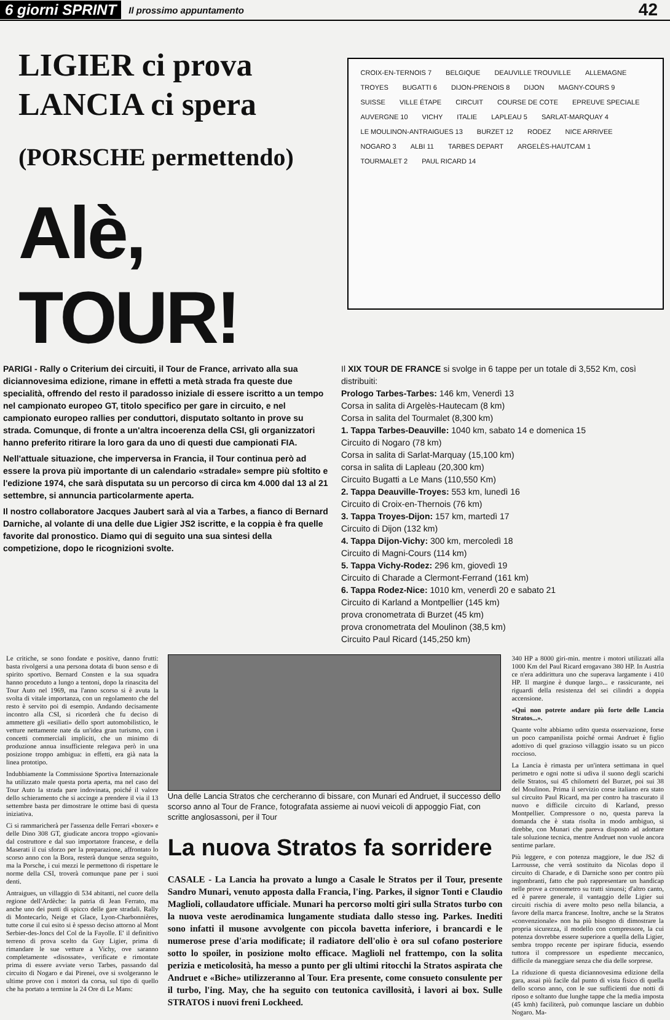6 giorni SPRINT
Il prossimo appuntamento
42
LIGIER ci prova
LANCIA ci spera
(PORSCHE permettendo)
Alè, TOUR!
CROIX-EN-TERNOIS 7 BELGIQUE DEAUVILLE TROUVILLE ALLEMAGNE TROYES BUGATTI 6 DIJON-PRENOIS 8 DIJON MAGNY-COURS 9 SUISSE VILLE ÉTAPE CIRCUIT COURSE DE COTE EPREUVE SPECIALE AUVERGNE 10 VICHY ITALIE LAPLEAU 5 SARLAT-MARQUAY 4 LE MOULINON-ANTRAIGUES 13 BURZET 12 RODEZ NICE ARRIVEE NOGARO 3 ALBI 11 TARBES DEPART ARGELÈS-HAUTCAM 1 TOURMALET 2 PAUL RICARD 14
PARIGI - Rally o Criterium dei circuiti, il Tour de France, arrivato alla sua diciannovesima edizione, rimane in effetti a metà strada fra queste due specialità, offrendo del resto il paradosso iniziale di essere iscritto a un tempo nel campionato europeo GT, titolo specifico per gare in circuito, e nel campionato europeo rallies per conduttori, disputato soltanto in prove su strada. Comunque, di fronte a un'altra incoerenza della CSI, gli organizzatori hanno preferito ritirare la loro gara da uno di questi due campionati FIA.
Nell'attuale situazione, che imperversa in Francia, il Tour continua però ad essere la prova più importante di un calendario «stradale» sempre più sfoltito e l'edizione 1974, che sarà disputata su un percorso di circa km 4.000 dal 13 al 21 settembre, si annuncia particolarmente aperta.
Il nostro collaboratore Jacques Jaubert sarà al via a Tarbes, a fianco di Bernard Darniche, al volante di una delle due Ligier JS2 iscritte, e la coppia è fra quelle favorite dal pronostico. Diamo qui di seguito una sua sintesi della competizione, dopo le ricognizioni svolte.
Il XIX TOUR DE FRANCE si svolge in 6 tappe per un totale di 3,552 Km, così distribuiti:
Prologo Tarbes-Tarbes: 146 km, Venerdì 13
Corsa in salita di Argelès-Hautecam (8 km)
Corsa in salita del Tourmalet (8,300 km)
1. Tappa Tarbes-Deauville: 1040 km, sabato 14 e domenica 15
Circuito di Nogaro (78 km)
Corsa in salita di Sarlat-Marquay (15,100 km)
corsa in salita di Lapleau (20,300 km)
Circuito Bugatti a Le Mans (110,550 Km)
2. Tappa Deauville-Troyes: 553 km, lunedì 16
Circuito di Croix-en-Thernois (76 km)
3. Tappa Troyes-Dijon: 157 km, martedì 17
Circuito di Dijon (132 km)
4. Tappa Dijon-Vichy: 300 km, mercoledì 18
Circuito di Magni-Cours (114 km)
5. Tappa Vichy-Rodez: 296 km, giovedì 19
Circuito di Charade a Clermont-Ferrand (161 km)
6. Tappa Rodez-Nice: 1010 km, venerdì 20 e sabato 21
Circuito di Karland a Montpellier (145 km)
prova cronometrata di Burzet (45 km)
prova cronometrata del Moulinon (38,5 km)
Circuito Paul Ricard (145,250 km)
Le critiche, se sono fondate e positive, danno frutti: basta rivolgersi a una persona dotata di buon senso e di spirito sportivo. Bernard Consten e la sua squadra hanno proceduto a lungo a tentoni, dopo la rinascita del Tour Auto nel 1969, ma l'anno scorso si è avuta la svolta di vitale importanza, con un regolamento che del resto è servito poi di esempio. Andando decisamente incontro alla CSI, si ricorderà che fu deciso di ammettere gli «esiliati» dello sport automobilistico, le vetture nettamente nate da un'idea gran turismo, con i concetti commerciali impliciti, che un minimo di produzione annua insufficiente relegava però in una posizione troppo ambigua: in effetti, era già nata la linea prototipo.
Indubbiamente la Commissione Sportiva Internazionale ha utilizzato male questa porta aperta, ma nel caso del Tour Auto la strada pare indovinata, poiché il valore dello schieramento che si accinge a prendere il via il 13 settembre basta per dimostrare le ottime basi di questa iniziativa.
Ci si rammaricherà per l'assenza delle Ferrari «boxer» e delle Dino 308 GT, giudicate ancora troppo «giovani» dal costruttore e dal suo importatore francese, e della Maserati il cui sforzo per la preparazione, affrontato lo scorso anno con la Bora, resterà dunque senza seguito, ma la Porsche, i cui mezzi le permettono di rispettare le norme della CSI, troverà comunque pane per i suoi denti.
Antraigues, un villaggio di 534 abitanti, nel cuore della regione dell'Ardèche: la patria di Jean Ferrato, ma anche uno dei punti di spicco delle gare stradali. Rally di Montecarlo, Neige et Glace, Lyon-Charbonnières, tutte corse il cui esito si è spesso deciso attorno al Mont Serbier-des-Joncs del Col de la Fayolle. E' il definitivo terreno di prova scelto da Guy Ligier, prima di rimandare le sue vetture a Vichy, ove saranno completamente «disossate», verificate e rimontate prima di essere avviate verso Tarbes, passando dal circuito di Nogaro e dai Pirenei, ove si svolgeranno le ultime prove con i motori da corsa, sul tipo di quello che ha portato a termine la 24 Ore di Le Mans:
Una delle Lancia Stratos che cercheranno di bissare, con Munari ed Andruet, il successo dello scorso anno al Tour de France, fotografata assieme ai nuovi veicoli di appoggio Fiat, con scritte anglosassoni, per il Tour
La nuova Stratos fa sorridere
CASALE - La Lancia ha provato a lungo a Casale le Stratos per il Tour, presente Sandro Munari, venuto apposta dalla Francia, l'ing. Parkes, il signor Tonti e Claudio Maglioli, collaudatore ufficiale. Munari ha percorso molti giri sulla Stratos turbo con la nuova veste aerodinamica lungamente studiata dallo stesso ing. Parkes. Inediti sono infatti il musone avvolgente con piccola bavetta inferiore, i brancardi e le numerose prese d'aria modificate; il radiatore dell'olio è ora sul cofano posteriore sotto lo spoiler, in posizione molto efficace. Maglioli nel frattempo, con la solita perizia e meticolosità, ha messo a punto per gli ultimi ritocchi la Stratos aspirata che Andruet e «Biche» utilizzeranno al Tour. Era presente, come consueto consulente per il turbo, l'ing. May, che ha seguito con teutonica cavillosità, i lavori ai box. Sulle STRATOS i nuovi freni Lockheed.
340 HP a 8000 giri-min. mentre i motori utilizzati alla 1000 Km del Paul Ricard erogavano 380 HP. In Austria ce n'era addirittura uno che superava largamente i 410 HP. Il margine è dunque largo... e rassicurante, nei riguardi della resistenza del sei cilindri a doppia accensione.
«Qui non potrete andare più forte delle Lancia Stratos...».
Quante volte abbiamo udito questa osservazione, forse un poco campanilista poiché ormai Andruet è figlio adottivo di quel grazioso villaggio issato su un picco roccioso.
La Lancia è rimasta per un'intera settimana in quel perimetro e ogni notte si udiva il suono degli scarichi delle Stratos, sui 45 chilometri del Burzet, poi sui 38 del Moulinon. Prima il servizio corse italiano era stato sul circuito Paul Ricard, ma per contro ha trascurato il nuovo e difficile circuito di Karland, presso Montpellier. Compressore o no, questa pareva la domanda che è stata risolta in modo ambiguo, si direbbe, con Munari che pareva disposto ad adottare tale soluzione tecnica, mentre Andruet non vuole ancora sentirne parlare.
Più leggere, e con potenza maggiore, le due JS2 di Larrousse, che verrà sostituito da Nicolas dopo il circuito di Charade, e di Darniche sono per contro più ingombranti, fatto che può rappresentare un handicap nelle prove a cronometro su tratti sinuosi; d'altro canto, ed è parere generale, il vantaggio delle Ligier sui circuiti rischia di avere molto peso nella bilancia, a favore della marca francese. Inoltre, anche se la Stratos «convenzionale» non ha più bisogno di dimostrare la propria sicurezza, il modello con compressore, la cui potenza dovrebbe essere superiore a quella della Ligier, sembra troppo recente per ispirare fiducia, essendo tuttora il compressore un espediente meccanico, difficile da maneggiare senza che dia delle sorprese.
La riduzione di questa diciannovesima edizione della gara, assai più facile dal punto di vista fisico di quella dello scorso anno, con le sue sufficienti due notti di riposo e soltanto due lunghe tappe che la media imposta (45 kmh) faciliterà, può comunque lasciare un dubbio Nogaro. Ma-